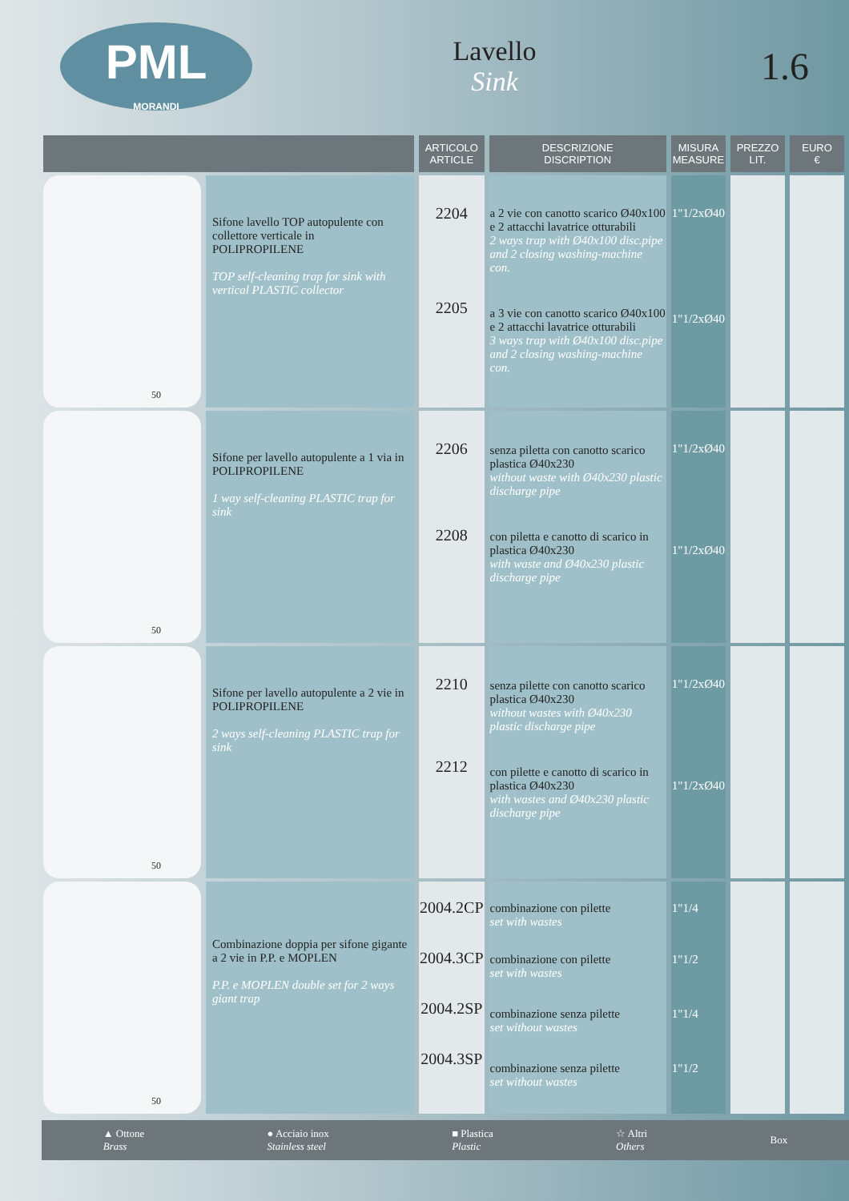PML
MORANDI
Lavello
Sink
1.6
| | | ARTICOLO ARTICLE | DESCRIZIONE DISCRIPTION | MISURA MEASURE | PREZZO LIT. | EURO € |
| --- | --- | --- | --- | --- | --- | --- |
| 50 | Sifone lavello TOP autopulente con collettore verticale in POLIPROPILENE TOP self-cleaning trap for sink with vertical PLASTIC collector | 2204 2205 | a 2 vie con canotto scarico Ø40x100 e 2 attacchi lavatrice otturabili 2 ways trap with Ø40x100 disc.pipe and 2 closing washing-machine con. a 3 vie con canotto scarico Ø40x100 e 2 attacchi lavatrice otturabili 3 ways trap with Ø40x100 disc.pipe and 2 closing washing-machine con. | 1"1/2xØ40 1"1/2xØ40 | | |
| 50 | Sifone per lavello autopulente a 1 via in POLIPROPILENE 1 way self-cleaning PLASTIC trap for sink | 2206 2208 | senza piletta con canotto scarico plastica Ø40x230 without waste with Ø40x230 plastic discharge pipe con piletta e canotto di scarico in plastica Ø40x230 with waste and Ø40x230 plastic discharge pipe | 1"1/2xØ40 1"1/2xØ40 | | |
| 50 | Sifone per lavello autopulente a 2 vie in POLIPROPILENE 2 ways self-cleaning PLASTIC trap for sink | 2210 2212 | senza pilette con canotto scarico plastica Ø40x230 without wastes with Ø40x230 plastic discharge pipe con pilette e canotto di scarico in plastica Ø40x230 with wastes and Ø40x230 plastic discharge pipe | 1"1/2xØ40 1"1/2xØ40 | | |
| 50 | Combinazione doppia per sifone gigante a 2 vie in P.P. e MOPLEN P.P. e MOPLEN double set for 2 ways giant trap | 2004.2CP 2004.3CP 2004.2SP 2004.3SP | combinazione con pilette set with wastes combinazione con pilette set with wastes combinazione senza pilette set without wastes combinazione senza pilette set without wastes | 1"1/4 1"1/2 1"1/4 1"1/2 | | |
▲ Ottone
Brass ● Acciaio inox
Stainless steel ■ Plastica
Plastic ☆ Altri
Others Box